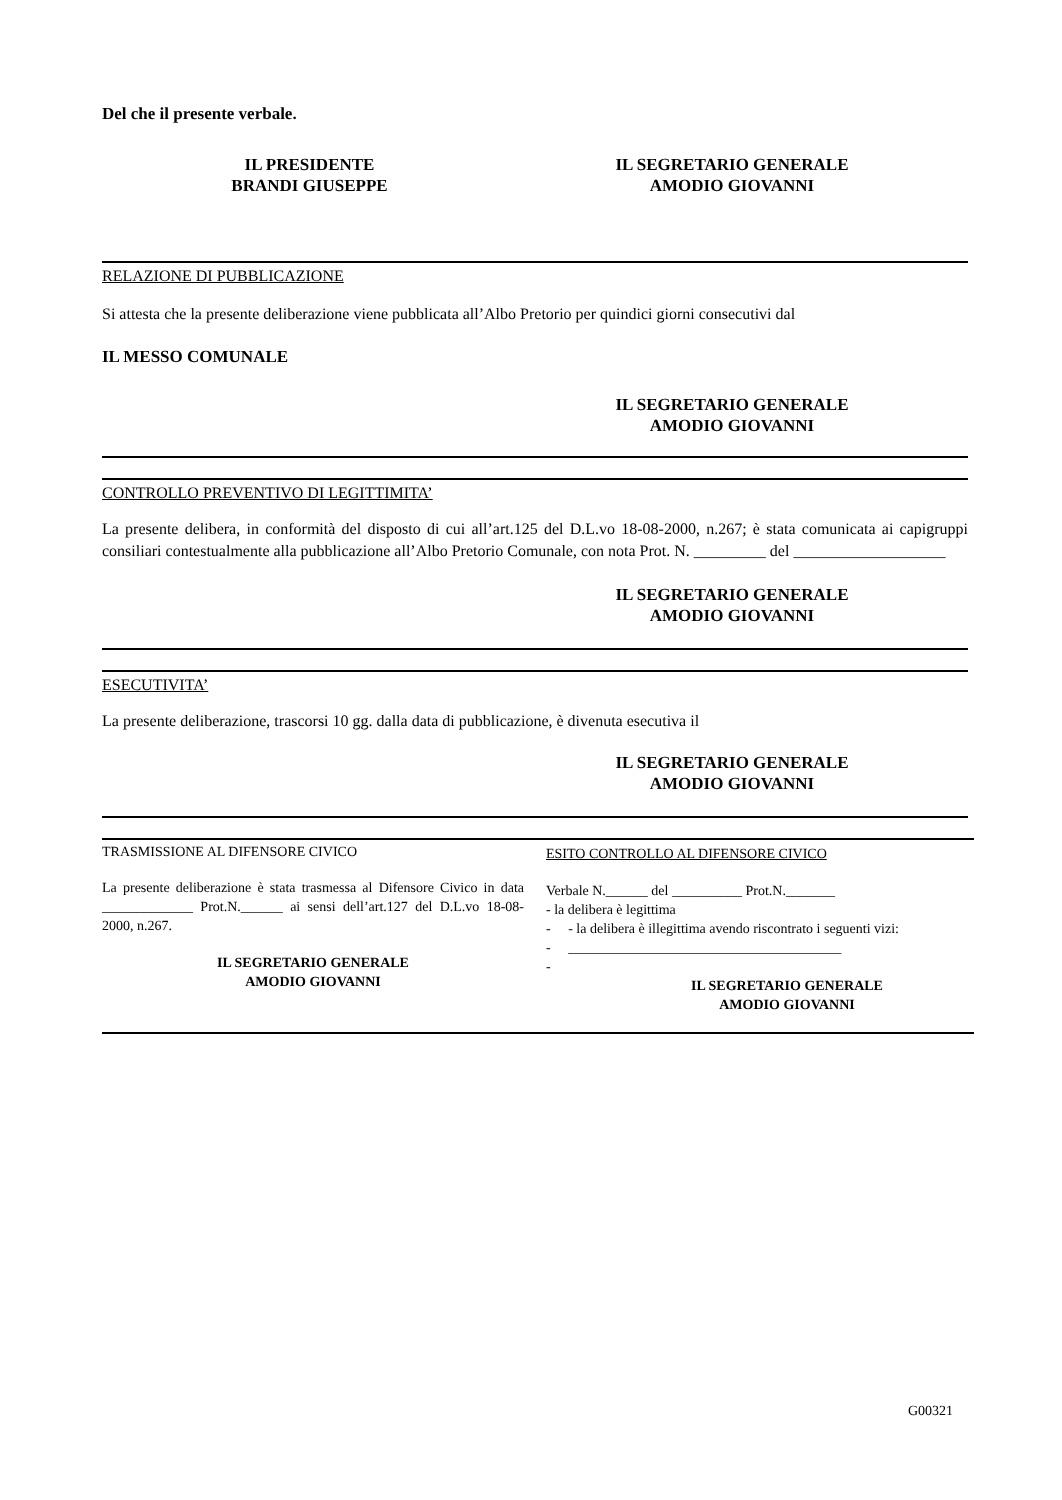Del che il presente verbale.
IL PRESIDENTE
BRANDI GIUSEPPE
IL SEGRETARIO GENERALE
AMODIO GIOVANNI
RELAZIONE DI PUBBLICAZIONE
Si attesta che la presente deliberazione viene pubblicata all’Albo Pretorio per quindici giorni consecutivi dal
IL MESSO COMUNALE
IL SEGRETARIO GENERALE
AMODIO GIOVANNI
CONTROLLO PREVENTIVO DI LEGITTIMITA’
La presente delibera, in conformità del disposto di cui all’art.125 del D.L.vo 18-08-2000, n.267; è stata comunicata ai capigruppi consiliari contestualmente alla pubblicazione all’Albo Pretorio Comunale, con nota Prot. N. _________ del ___________________
IL SEGRETARIO GENERALE
AMODIO GIOVANNI
ESECUTIVITA’
La presente deliberazione, trascorsi 10 gg. dalla data di pubblicazione, è divenuta esecutiva il
IL SEGRETARIO GENERALE
AMODIO GIOVANNI
TRASMISSIONE AL DIFENSORE CIVICO
La presente deliberazione è stata trasmessa al Difensore Civico in data _____________ Prot.N.______ ai sensi dell’art.127 del D.L.vo 18-08-2000, n.267.
IL SEGRETARIO GENERALE
AMODIO GIOVANNI
ESITO CONTROLLO AL DIFENSORE CIVICO
Verbale N.______ del __________ Prot.N._______
- la delibera è legittima
- - la delibera è illegittima avendo riscontrato i seguenti vizi:
- _______________________________________
-
IL SEGRETARIO GENERALE
AMODIO GIOVANNI
G00321